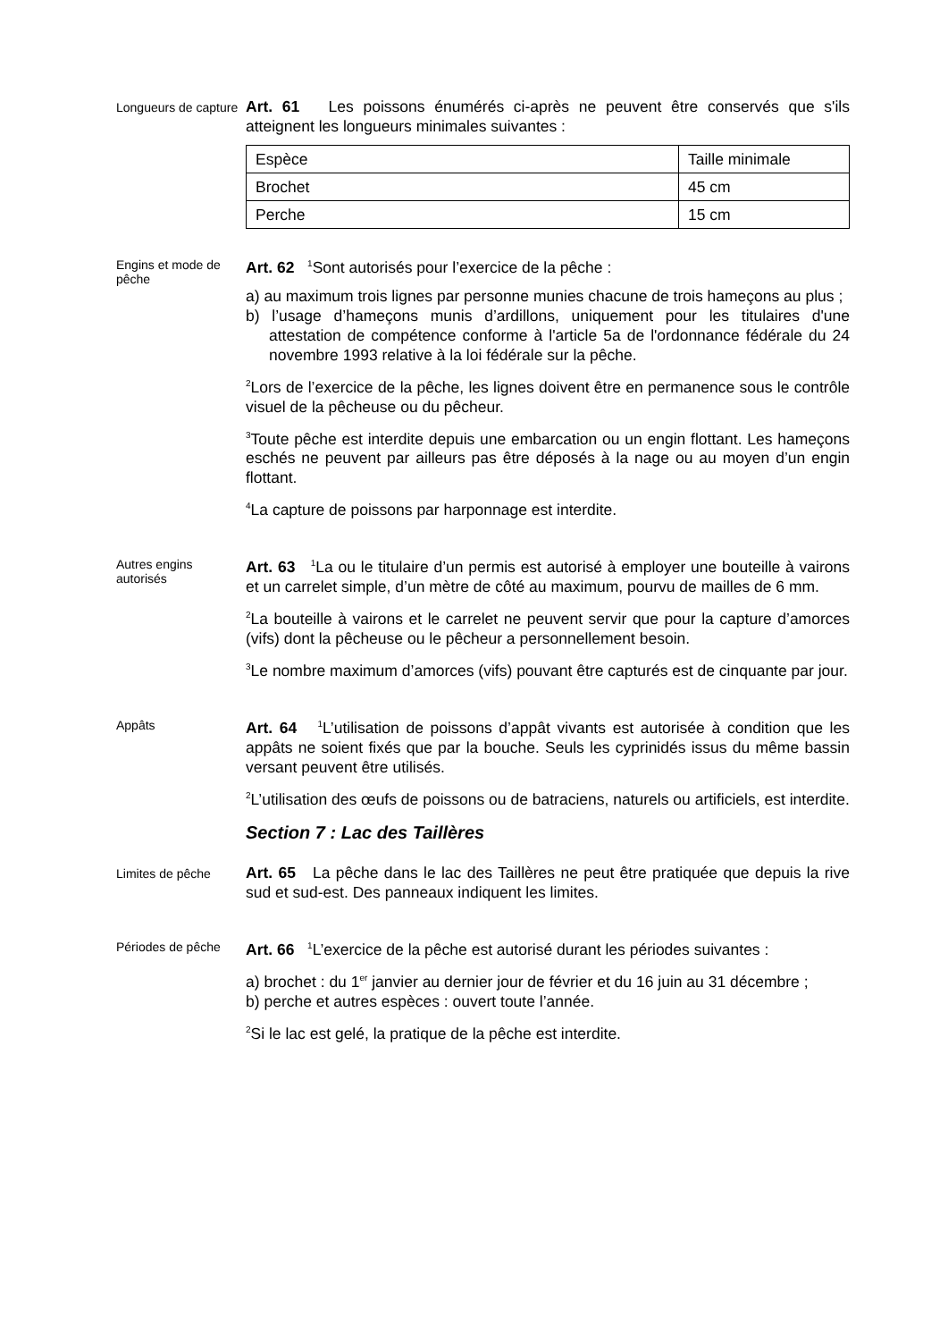Longueurs de capture
Art. 61 Les poissons énumérés ci-après ne peuvent être conservés que s'ils atteignent les longueurs minimales suivantes :
| Espèce | Taille minimale |
| Brochet | 45 cm |
| Perche | 15 cm |
Engins et mode de pêche
Art. 62 <sup>1</sup>Sont autorisés pour l’exercice de la pêche :
a) au maximum trois lignes par personne munies chacune de trois hameçons au plus ;
b) l’usage d’hameçons munis d’ardillons, uniquement pour les titulaires d'une attestation de compétence conforme à l'article 5a de l'ordonnance fédérale du 24 novembre 1993 relative à la loi fédérale sur la pêche.
<sup>2</sup> Lors de l’exercice de la pêche, les lignes doivent être en permanence sous le contrôle visuel de la pêcheuse ou du pêcheur.
<sup>3</sup> Toute pêche est interdite depuis une embarcation ou un engin flottant. Les hameçons eschés ne peuvent par ailleurs pas être déposés à la nage ou au moyen d’un engin flottant.
<sup>4</sup> La capture de poissons par harponnage est interdite.
Autres engins autorisés
Art. 63 <sup>1</sup>La ou le titulaire d’un permis est autorisé à employer une bouteille à vairons et un carrelet simple, d’un mètre de côté au maximum, pourvu de mailles de 6 mm.
<sup>2</sup> La bouteille à vairons et le carrelet ne peuvent servir que pour la capture d’amorces (vifs) dont la pêcheuse ou le pêcheur a personnellement besoin.
<sup>3</sup> Le nombre maximum d’amorces (vifs) pouvant être capturés est de cinquante par jour.
Appâts
Art. 64 <sup>1</sup>L’utilisation de poissons d’appât vivants est autorisée à condition que les appâts ne soient fixés que par la bouche. Seuls les cyprinidés issus du même bassin versant peuvent être utilisés.
<sup>2</sup> L’utilisation des œufs de poissons ou de batraciens, naturels ou artificiels, est interdite.
Section 7 : Lac des Taillères
Limites de pêche
Art. 65 La pêche dans le lac des Taillères ne peut être pratiquée que depuis la rive sud et sud-est. Des panneaux indiquent les limites.
Périodes de pêche
Art. 66 <sup>1</sup>L’exercice de la pêche est autorisé durant les périodes suivantes :
a) brochet : du 1<sup>er</sup> janvier au dernier jour de février et du 16 juin au 31 décembre ;
b) perche et autres espèces : ouvert toute l’année.
<sup>2</sup> Si le lac est gelé, la pratique de la pêche est interdite.